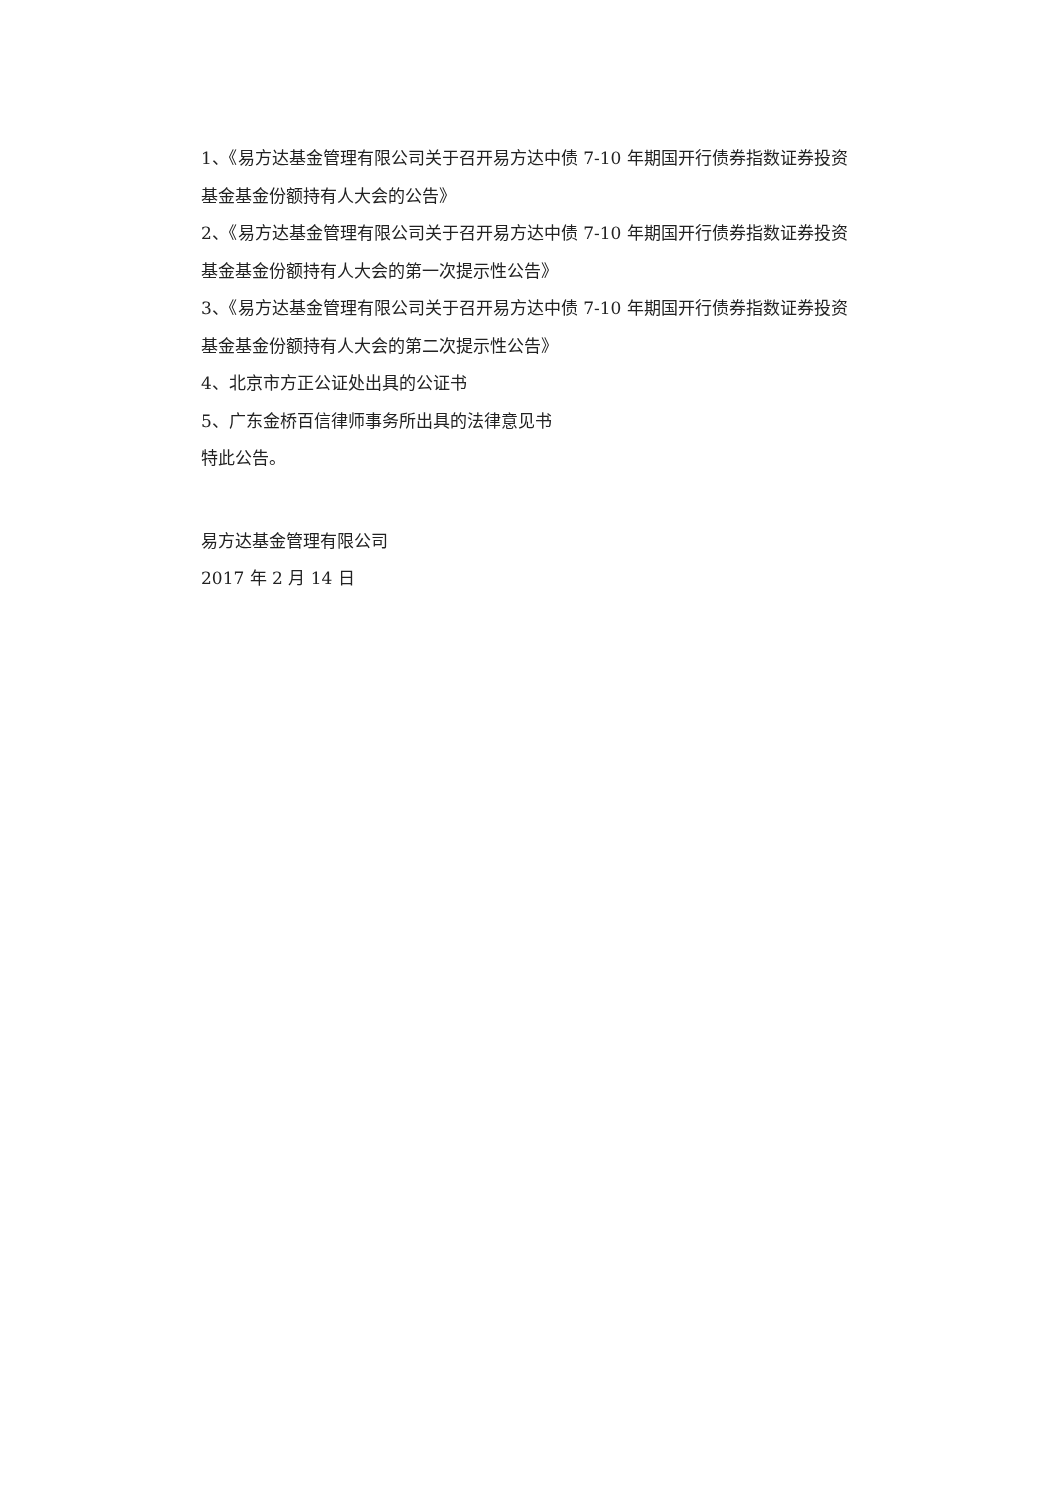1、《易方达基金管理有限公司关于召开易方达中债 7-10 年期国开行债券指数证券投资基金基金份额持有人大会的公告》
2、《易方达基金管理有限公司关于召开易方达中债 7-10 年期国开行债券指数证券投资基金基金份额持有人大会的第一次提示性公告》
3、《易方达基金管理有限公司关于召开易方达中债 7-10 年期国开行债券指数证券投资基金基金份额持有人大会的第二次提示性公告》
4、北京市方正公证处出具的公证书
5、广东金桥百信律师事务所出具的法律意见书
特此公告。
易方达基金管理有限公司
2017 年 2 月 14 日